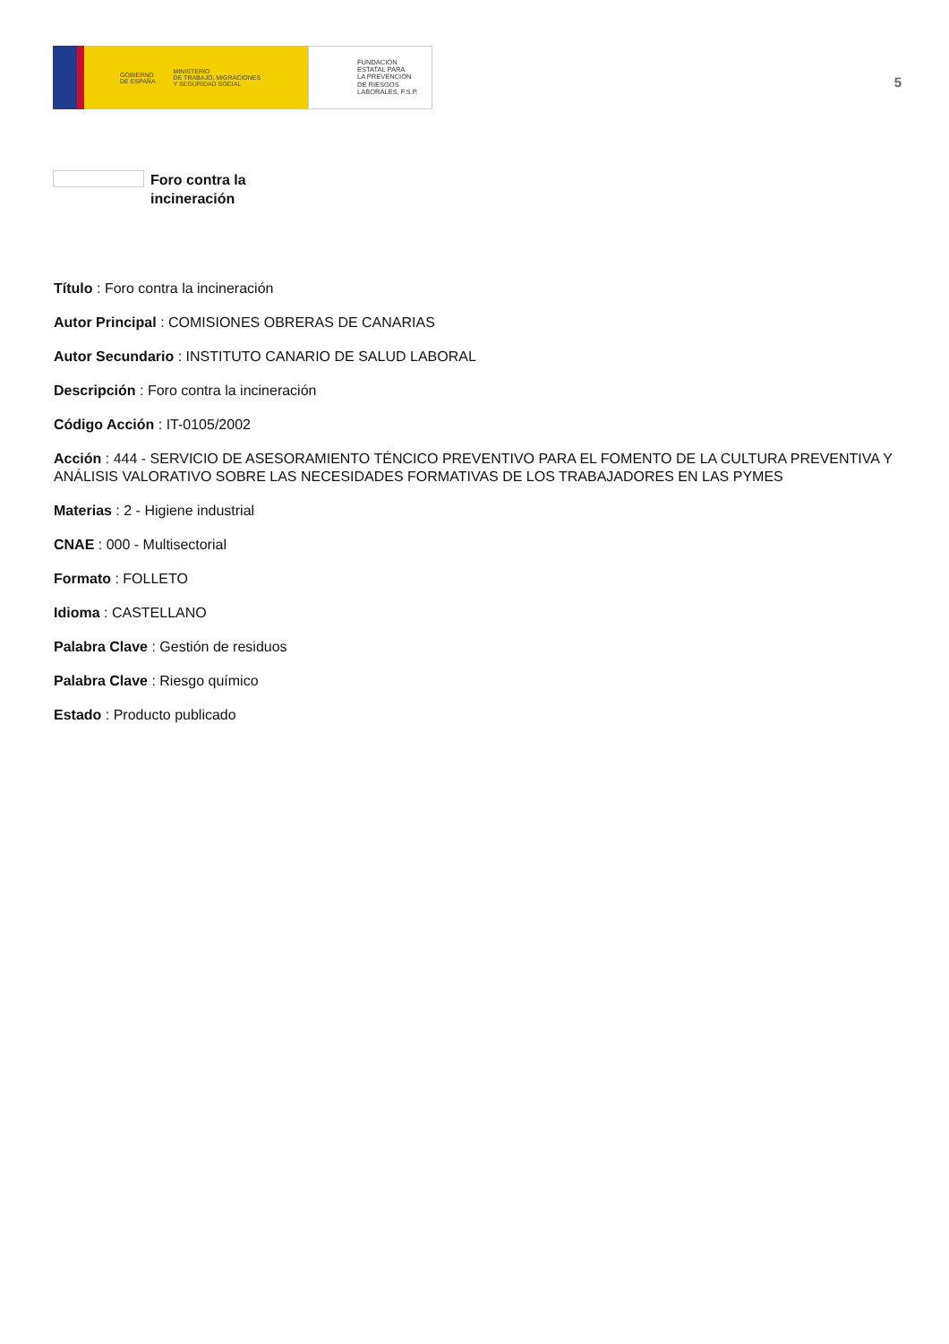GOBIERNO
DE ESPAÑA MINISTERIO
DE TRABAJO, MIGRACIONES
Y SEGURIDAD SOCIAL
FUNDACIÓN
ESTATAL PARA
LA PREVENCIÓN
DE RIESGOS
LABORALES, F.S.P.
5
Foro contra la
incineración
Título : Foro contra la incineración
Autor Principal : COMISIONES OBRERAS DE CANARIAS
Autor Secundario : INSTITUTO CANARIO DE SALUD LABORAL
Descripción : Foro contra la incineración
Código Acción : IT-0105/2002
Acción : 444 - SERVICIO DE ASESORAMIENTO TÉNCICO PREVENTIVO PARA EL FOMENTO DE LA CULTURA PREVENTIVA Y ANÁLISIS VALORATIVO SOBRE LAS NECESIDADES FORMATIVAS DE LOS TRABAJADORES EN LAS PYMES
Materias : 2 - Higiene industrial
CNAE : 000 - Multisectorial
Formato : FOLLETO
Idioma : CASTELLANO
Palabra Clave : Gestión de residuos
Palabra Clave : Riesgo químico
Estado : Producto publicado